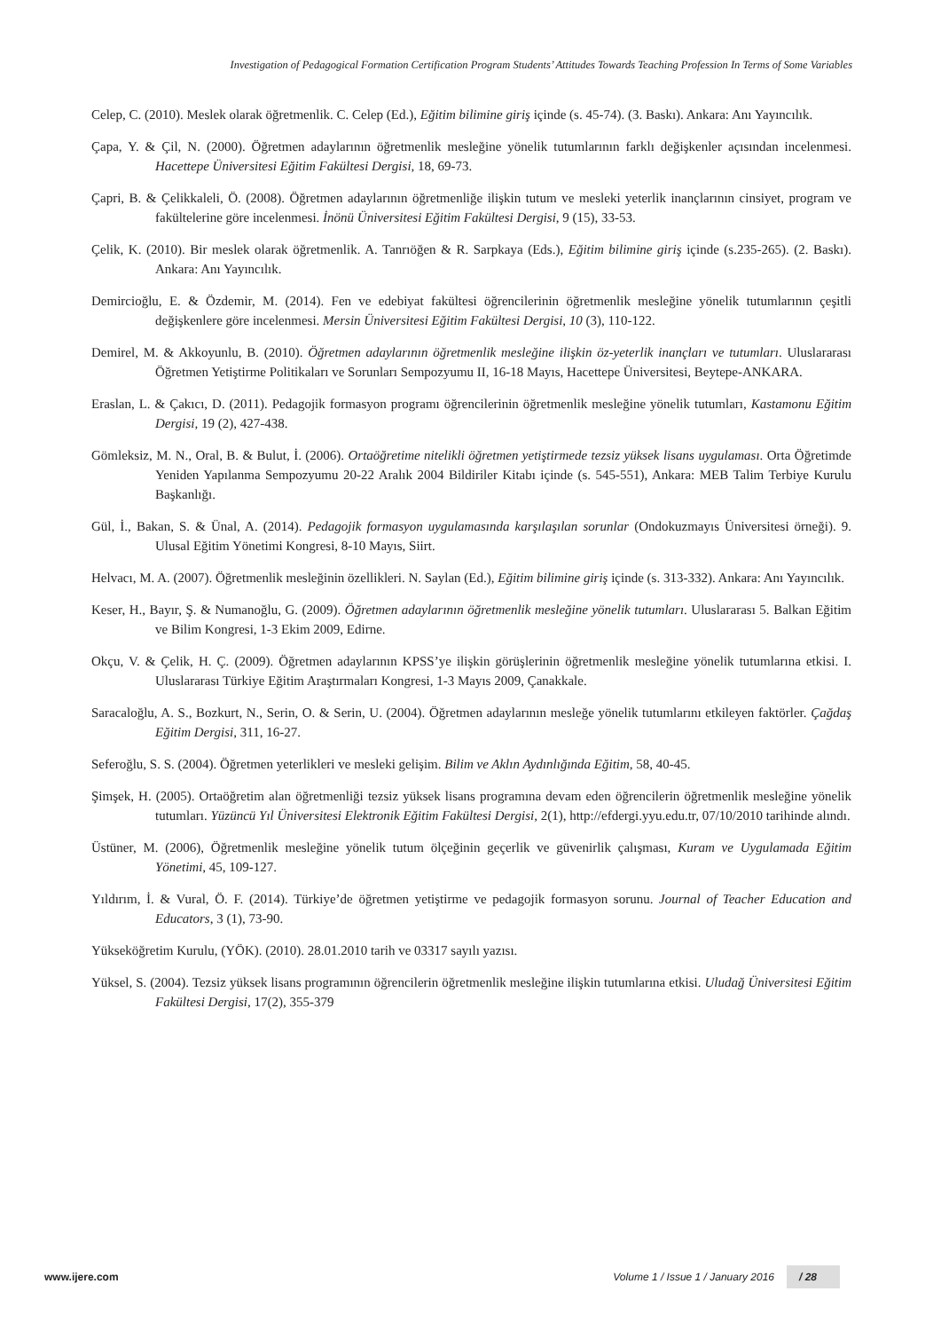Investigation of Pedagogical Formation Certification Program Students’ Attitudes Towards Teaching Profession In Terms of Some Variables
Celep, C. (2010). Meslek olarak öğretmenlik. C. Celep (Ed.), Eğitim bilimine giriş içinde (s. 45-74). (3. Baskı). Ankara: Anı Yayıncılık.
Çapa, Y. & Çil, N. (2000). Öğretmen adaylarının öğretmenlik mesleğine yönelik tutumlarının farklı değişkenler açısından incelenmesi. Hacettepe Üniversitesi Eğitim Fakültesi Dergisi, 18, 69-73.
Çapri, B. & Çelikkaleli, Ö. (2008). Öğretmen adaylarının öğretmenliğe ilişkin tutum ve mesleki yeterlik inançlarının cinsiyet, program ve fakültelerine göre incelenmesi. İnönü Üniversitesi Eğitim Fakültesi Dergisi, 9 (15), 33-53.
Çelik, K. (2010). Bir meslek olarak öğretmenlik. A. Tanrıöğen & R. Sarpkaya (Eds.), Eğitim bilimine giriş içinde (s.235-265). (2. Baskı). Ankara: Anı Yayıncılık.
Demircioğlu, E. & Özdemir, M. (2014). Fen ve edebiyat fakültesi öğrencilerinin öğretmenlik mesleğine yönelik tutumlarının çeşitli değişkenlere göre incelenmesi. Mersin Üniversitesi Eğitim Fakültesi Dergisi, 10 (3), 110-122.
Demirel, M. & Akkoyunlu, B. (2010). Öğretmen adaylarının öğretmenlik mesleğine ilişkin öz-yeterlik inançları ve tutumları. Uluslararası Öğretmen Yetiştirme Politikaları ve Sorunları Sempozyumu II, 16-18 Mayıs, Hacettepe Üniversitesi, Beytepe-ANKARA.
Eraslan, L. & Çakıcı, D. (2011). Pedagojik formasyon programı öğrencilerinin öğretmenlik mesleğine yönelik tutumları, Kastamonu Eğitim Dergisi, 19 (2), 427-438.
Gömleksiz, M. N., Oral, B. & Bulut, İ. (2006). Ortaöğretime nitelikli öğretmen yetiştirmede tezsiz yüksek lisans uygulaması. Orta Öğretimde Yeniden Yapılanma Sempozyumu 20-22 Aralık 2004 Bildiriler Kitabı içinde (s. 545-551), Ankara: MEB Talim Terbiye Kurulu Başkanlığı.
Gül, İ., Bakan, S. & Ünal, A. (2014). Pedagojik formasyon uygulamasında karşılaşılan sorunlar (Ondokuzmayıs Üniversitesi örneği). 9. Ulusal Eğitim Yönetimi Kongresi, 8-10 Mayıs, Siirt.
Helvacı, M. A. (2007). Öğretmenlik mesleğinin özellikleri. N. Saylan (Ed.), Eğitim bilimine giriş içinde (s. 313-332). Ankara: Anı Yayıncılık.
Keser, H., Bayır, Ş. & Numanoğlu, G. (2009). Öğretmen adaylarının öğretmenlik mesleğine yönelik tutumları. Uluslararası 5. Balkan Eğitim ve Bilim Kongresi, 1-3 Ekim 2009, Edirne.
Okçu, V. & Çelik, H. Ç. (2009). Öğretmen adaylarının KPSS’ye ilişkin görüşlerinin öğretmenlik mesleğine yönelik tutumlarına etkisi. I. Uluslararası Türkiye Eğitim Araştırmaları Kongresi, 1-3 Mayıs 2009, Çanakkale.
Saracaloğlu, A. S., Bozkurt, N., Serin, O. & Serin, U. (2004). Öğretmen adaylarının mesleğe yönelik tutumlarını etkileyen faktörler. Çağdaş Eğitim Dergisi, 311, 16-27.
Seferoğlu, S. S. (2004). Öğretmen yeterlikleri ve mesleki gelişim. Bilim ve Aklın Aydınlığında Eğitim, 58, 40-45.
Şimşek, H. (2005). Ortaöğretim alan öğretmenliği tezsiz yüksek lisans programına devam eden öğrencilerin öğretmenlik mesleğine yönelik tutumları. Yüzüncü Yıl Üniversitesi Elektronik Eğitim Fakültesi Dergisi, 2(1), http://efdergi.yyu.edu.tr, 07/10/2010 tarihinde alındı.
Üstüner, M. (2006), Öğretmenlik mesleğine yönelik tutum ölçeğinin geçerlik ve güvenirlik çalışması, Kuram ve Uygulamada Eğitim Yönetimi, 45, 109-127.
Yıldırım, İ. & Vural, Ö. F. (2014). Türkiye’de öğretmen yetiştirme ve pedagojik formasyon sorunu. Journal of Teacher Education and Educators, 3 (1), 73-90.
Yükseköğretim Kurulu, (YÖK). (2010). 28.01.2010 tarih ve 03317 sayılı yazısı.
Yüksel, S. (2004). Tezsiz yüksek lisans programının öğrencilerin öğretmenlik mesleğine ilişkin tutumlarına etkisi. Uludağ Üniversitesi Eğitim Fakültesi Dergisi, 17(2), 355-379
www.ijere.com Volume 1 / Issue 1 / January 2016 / 28